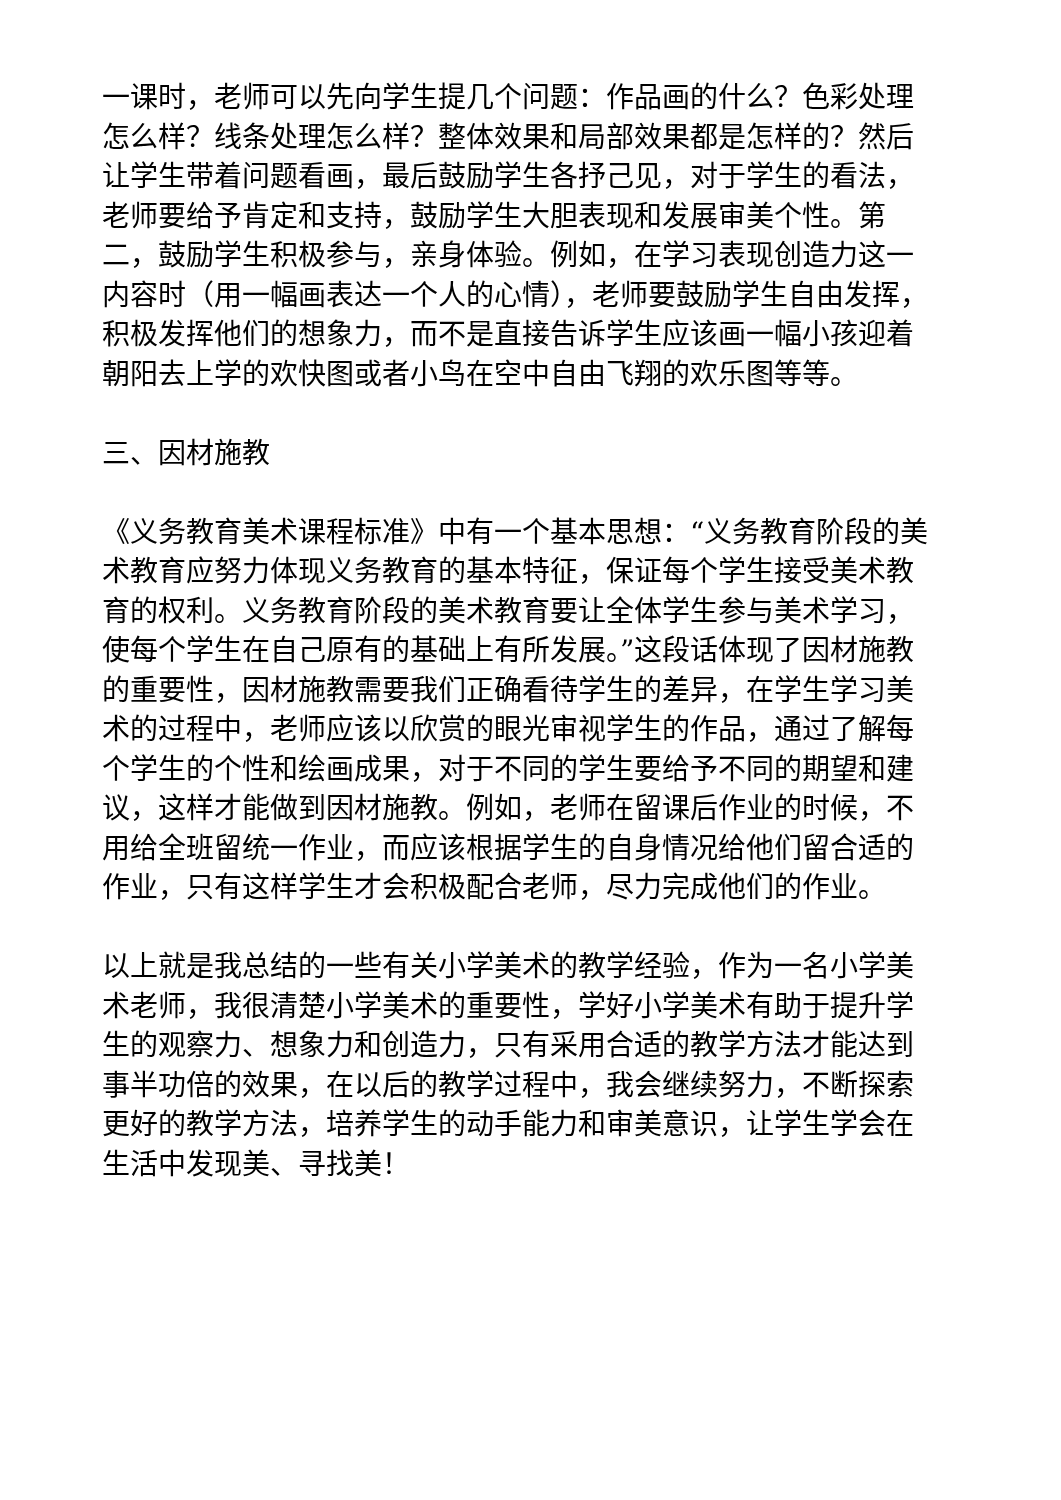一课时，老师可以先向学生提几个问题：作品画的什么？色彩处理怎么样？线条处理怎么样？整体效果和局部效果都是怎样的？然后让学生带着问题看画，最后鼓励学生各抒己见，对于学生的看法，老师要给予肯定和支持，鼓励学生大胆表现和发展审美个性。第二，鼓励学生积极参与，亲身体验。例如，在学习表现创造力这一内容时（用一幅画表达一个人的心情），老师要鼓励学生自由发挥，积极发挥他们的想象力，而不是直接告诉学生应该画一幅小孩迎着朝阳去上学的欢快图或者小鸟在空中自由飞翔的欢乐图等等。
三、因材施教
《义务教育美术课程标准》中有一个基本思想：“义务教育阶段的美术教育应努力体现义务教育的基本特征，保证每个学生接受美术教育的权利。义务教育阶段的美术教育要让全体学生参与美术学习，使每个学生在自己原有的基础上有所发展。”这段话体现了因材施教的重要性，因材施教需要我们正确看待学生的差异，在学生学习美术的过程中，老师应该以欣赏的眼光审视学生的作品，通过了解每个学生的个性和绘画成果，对于不同的学生要给予不同的期望和建议，这样才能做到因材施教。例如，老师在留课后作业的时候，不用给全班留统一作业，而应该根据学生的自身情况给他们留合适的作业，只有这样学生才会积极配合老师，尽力完成他们的作业。
以上就是我总结的一些有关小学美术的教学经验，作为一名小学美术老师，我很清楚小学美术的重要性，学好小学美术有助于提升学生的观察力、想象力和创造力，只有采用合适的教学方法才能达到事半功倍的效果，在以后的教学过程中，我会继续努力，不断探索更好的教学方法，培养学生的动手能力和审美意识，让学生学会在生活中发现美、寻找美！